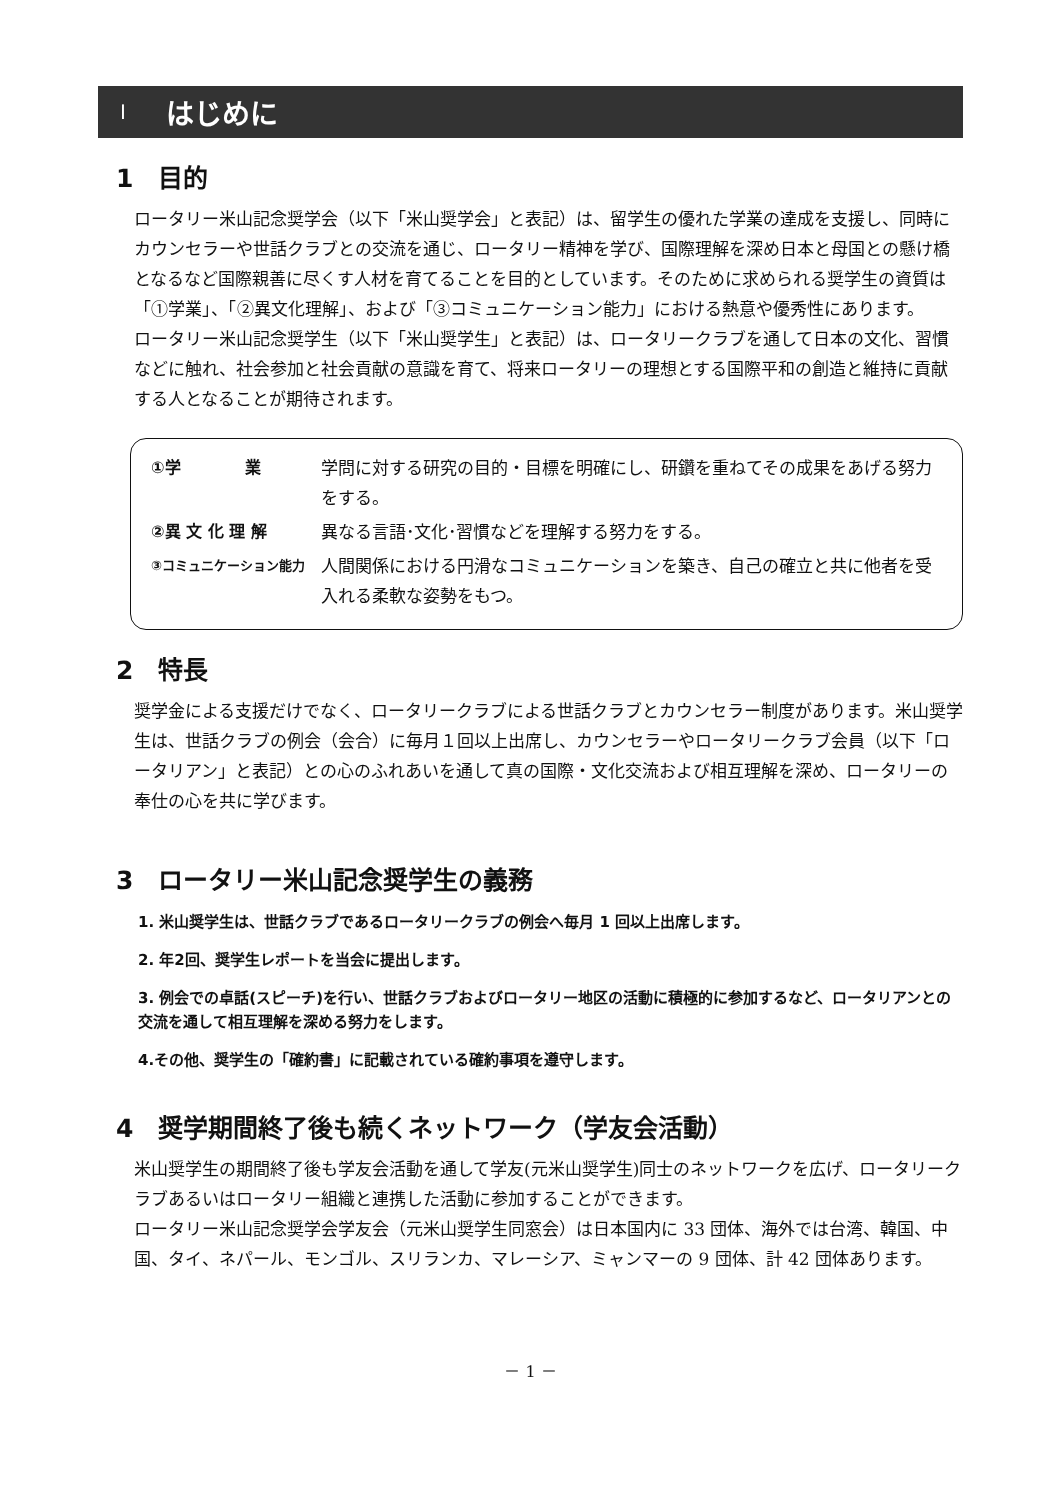Ⅰ はじめに
1　目的
ロータリー米山記念奨学会（以下「米山奨学会」と表記）は、留学生の優れた学業の達成を支援し、同時にカウンセラーや世話クラブとの交流を通じ、ロータリー精神を学び、国際理解を深め日本と母国との懸け橋となるなど国際親善に尽くす人材を育てることを目的としています。そのために求められる奨学生の資質は「①学業」、「②異文化理解」、および「③コミュニケーション能力」における熱意や優秀性にあります。
ロータリー米山記念奨学生（以下「米山奨学生」と表記）は、ロータリークラブを通して日本の文化、習慣などに触れ、社会参加と社会貢献の意識を育て、将来ロータリーの理想とする国際平和の創造と維持に貢献する人となることが期待されます。
①学　　　　業 学問に対する研究の目的・目標を明確にし、研鑽を重ねてその成果をあげる努力をする。
②異 文 化 理 解 異なる言語･文化･習慣などを理解する努力をする。
③コミュニケーション能力
人間関係における円滑なコミュニケーションを築き、自己の確立と共に他者を受入れる柔軟な姿勢をもつ。
2　特長
奨学金による支援だけでなく、ロータリークラブによる世話クラブとカウンセラー制度があります。米山奨学生は、世話クラブの例会（会合）に毎月１回以上出席し、カウンセラーやロータリークラブ会員（以下「ロータリアン」と表記）との心のふれあいを通して真の国際・文化交流および相互理解を深め、ロータリーの奉仕の心を共に学びます。
3　ロータリー米山記念奨学生の義務
1. 米山奨学生は、世話クラブであるロータリークラブの例会へ毎月 1 回以上出席します。
2. 年2回、奨学生レポートを当会に提出します。
3. 例会での卓話(スピーチ)を行い、世話クラブおよびロータリー地区の活動に積極的に参加するなど、ロータリアンとの交流を通して相互理解を深める努力をします。
4.その他、奨学生の「確約書」に記載されている確約事項を遵守します。
4　奨学期間終了後も続くネットワーク（学友会活動）
米山奨学生の期間終了後も学友会活動を通して学友(元米山奨学生)同士のネットワークを広げ、ロータリークラブあるいはロータリー組織と連携した活動に参加することができます。
ロータリー米山記念奨学会学友会（元米山奨学生同窓会）は日本国内に 33 団体、海外では台湾、韓国、中国、タイ、ネパール、モンゴル、スリランカ、マレーシア、ミャンマーの 9 団体、計 42 団体あります。
－ 1 －